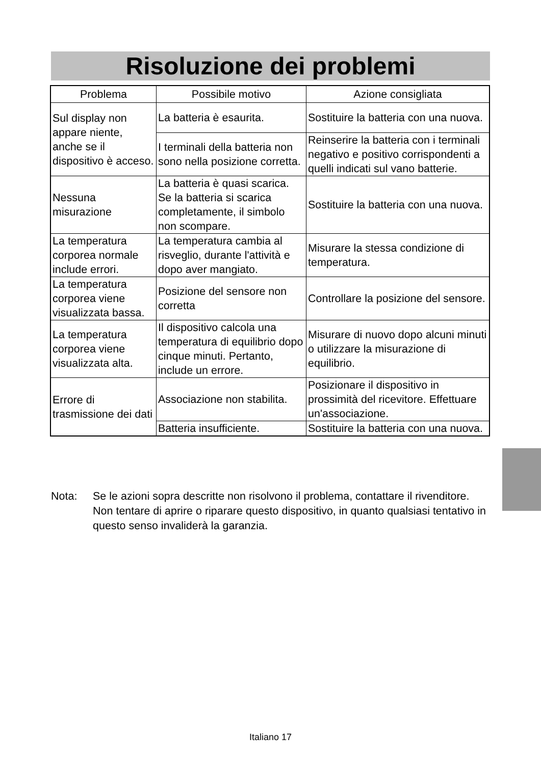Risoluzione dei problemi
| Problema | Possibile motivo | Azione consigliata |
| --- | --- | --- |
| Sul display non appare niente, anche se il dispositivo è acceso. | La batteria è esaurita. | Sostituire la batteria con una nuova. |
| | I terminali della batteria non sono nella posizione corretta. | Reinserire la batteria con i terminali negativo e positivo corrispondenti a quelli indicati sul vano batterie. |
| Nessuna misurazione | La batteria è quasi scarica. Se la batteria si scarica completamente, il simbolo non scompare. | Sostituire la batteria con una nuova. |
| La temperatura corporea normale include errori. | La temperatura cambia al risveglio, durante l'attività e dopo aver mangiato. | Misurare la stessa condizione di temperatura. |
| La temperatura corporea viene visualizzata bassa. | Posizione del sensore non corretta | Controllare la posizione del sensore. |
| La temperatura corporea viene visualizzata alta. | Il dispositivo calcola una temperatura di equilibrio dopo cinque minuti. Pertanto, include un errore. | Misurare di nuovo dopo alcuni minuti o utilizzare la misurazione di equilibrio. |
| Errore di trasmissione dei dati | Associazione non stabilita. | Posizionare il dispositivo in prossimità del ricevitore. Effettuare un'associazione. |
| | Batteria insufficiente. | Sostituire la batteria con una nuova. |
Nota: Se le azioni sopra descritte non risolvono il problema, contattare il rivenditore. Non tentare di aprire o riparare questo dispositivo, in quanto qualsiasi tentativo in questo senso invaliderà la garanzia.
Italiano 17